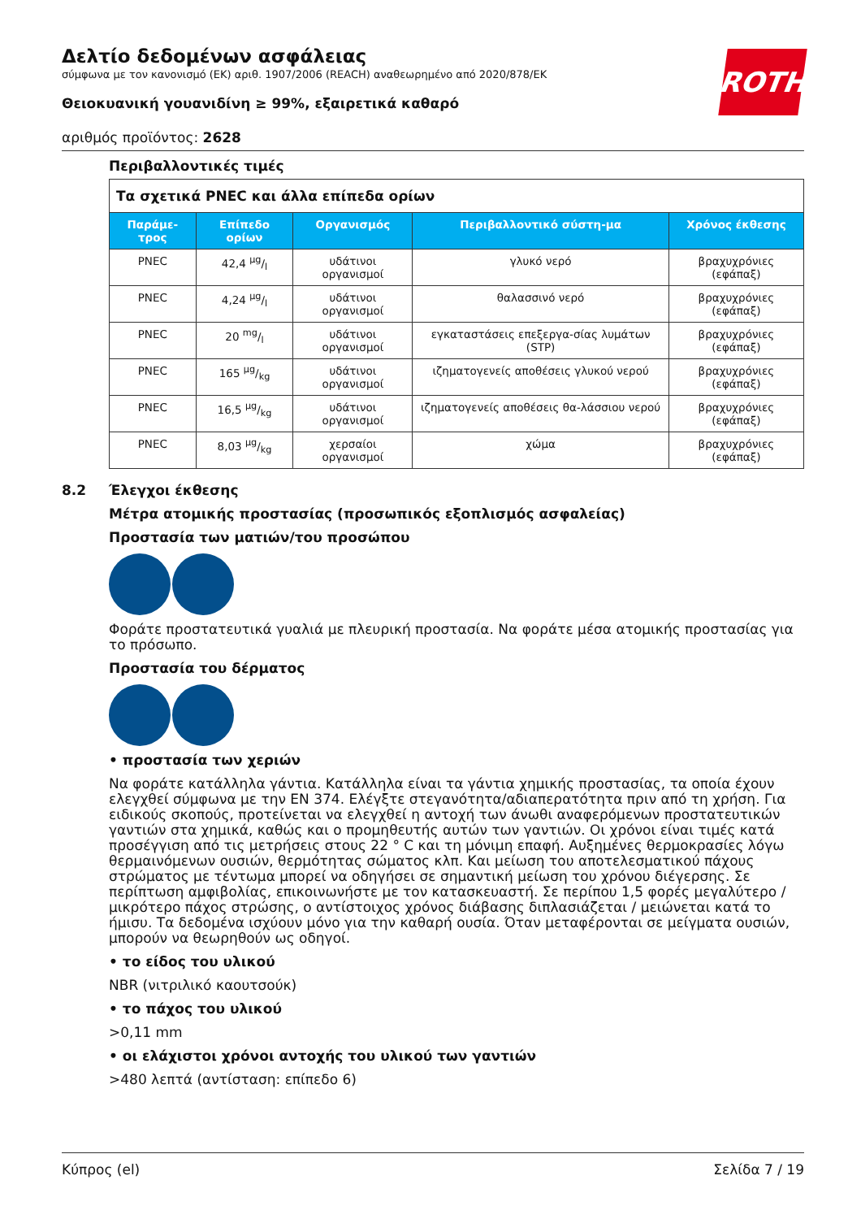ROTH
Δελτίο δεδομένων ασφάλειας
σύμφωνα με τον κανονισμό (ΕΚ) αριθ. 1907/2006 (REACH) αναθεωρημένο από 2020/878/ΕΚ
Θειοκυανική γουανιδίνη ≥ 99%, εξαιρετικά καθαρό
αριθμός προϊόντος: 2628
Περιβαλλοντικές τιμές
| Τα σχετικά PNEC και άλλα επίπεδα ορίων | | | | |
| Παράμε-τρος | Επίπεδο ορίων | Οργανισμός | Περιβαλλοντικό σύστη-μα | Χρόνος έκθεσης |
| PNEC | 42,4 µg/l | υδάτινοι οργανισμοί | γλυκό νερό | βραχυχρόνιες (εφάπαξ) |
| PNEC | 4,24 µg/l | υδάτινοι οργανισμοί | θαλασσινό νερό | βραχυχρόνιες (εφάπαξ) |
| PNEC | 20 mg/l | υδάτινοι οργανισμοί | εγκαταστάσεις επεξεργα-σίας λυμάτων (STP) | βραχυχρόνιες (εφάπαξ) |
| PNEC | 165 µg/kg | υδάτινοι οργανισμοί | ιζηματογενείς αποθέσεις γλυκού νερού | βραχυχρόνιες (εφάπαξ) |
| PNEC | 16,5 µg/kg | υδάτινοι οργανισμοί | ιζηματογενείς αποθέσεις θα-λάσσιου νερού | βραχυχρόνιες (εφάπαξ) |
| PNEC | 8,03 µg/kg | χερσαίοι οργανισμοί | χώμα | βραχυχρόνιες (εφάπαξ) |
8.2 Έλεγχοι έκθεσης
Μέτρα ατομικής προστασίας (προσωπικός εξοπλισμός ασφαλείας)
Προστασία των ματιών/του προσώπου
Φοράτε προστατευτικά γυαλιά με πλευρική προστασία. Να φοράτε μέσα ατομικής προστασίας για το πρόσωπο.
Προστασία του δέρματος
• προστασία των χεριών
Να φοράτε κατάλληλα γάντια. Κατάλληλα είναι τα γάντια χημικής προστασίας, τα οποία έχουν ελεγχθεί σύμφωνα με την EN 374. Ελέγξτε στεγανότητα/αδιαπερατότητα πριν από τη χρήση. Για ειδικούς σκοπούς, προτείνεται να ελεγχθεί η αντοχή των άνωθι αναφερόμενων προστατευτικών γαντιών στα χημικά, καθώς και ο προμηθευτής αυτών των γαντιών. Οι χρόνοι είναι τιμές κατά προσέγγιση από τις μετρήσεις στους 22 ° C και τη μόνιμη επαφή. Αυξημένες θερμοκρασίες λόγω θερμαινόμενων ουσιών, θερμότητας σώματος κλπ. Και μείωση του αποτελεσματικού πάχους στρώματος με τέντωμα μπορεί να οδηγήσει σε σημαντική μείωση του χρόνου διέγερσης. Σε περίπτωση αμφιβολίας, επικοινωνήστε με τον κατασκευαστή. Σε περίπου 1,5 φορές μεγαλύτερο / μικρότερο πάχος στρώσης, ο αντίστοιχος χρόνος διάβασης διπλασιάζεται / μειώνεται κατά το ήμισυ. Τα δεδομένα ισχύουν μόνο για την καθαρή ουσία. Όταν μεταφέρονται σε μείγματα ουσιών, μπορούν να θεωρηθούν ως οδηγοί.
• το είδος του υλικού
NBR (νιτριλικό καουτσούκ)
• το πάχος του υλικού
>0,11 mm
• οι ελάχιστοι χρόνοι αντοχής του υλικού των γαντιών
>480 λεπτά (αντίσταση: επίπεδο 6)
Κύπρος (el) Σελίδα 7 / 19